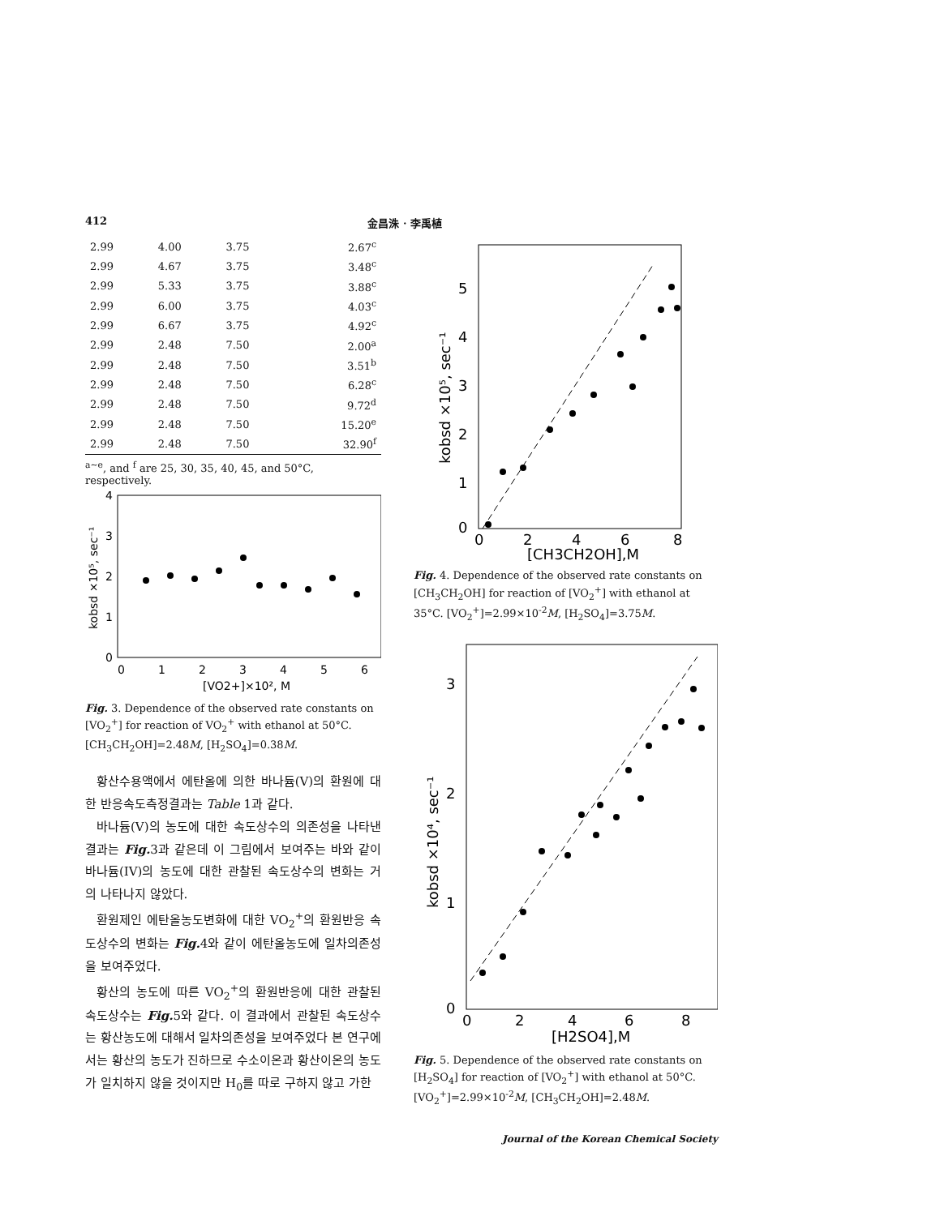412 金昌洙 · 李禹植
| 2.99 | 4.00 | 3.75 | 2.67<sup>c</sup> |
| 2.99 | 4.67 | 3.75 | 3.48<sup>c</sup> |
| 2.99 | 5.33 | 3.75 | 3.88<sup>c</sup> |
| 2.99 | 6.00 | 3.75 | 4.03<sup>c</sup> |
| 2.99 | 6.67 | 3.75 | 4.92<sup>c</sup> |
| 2.99 | 2.48 | 7.50 | 2.00<sup>a</sup> |
| 2.99 | 2.48 | 7.50 | 3.51<sup>b</sup> |
| 2.99 | 2.48 | 7.50 | 6.28<sup>c</sup> |
| 2.99 | 2.48 | 7.50 | 9.72<sup>d</sup> |
| 2.99 | 2.48 | 7.50 | 15.20<sup>e</sup> |
| 2.99 | 2.48 | 7.50 | 32.90<sup>f</sup> |
<sup>a~e</sup>, and <sup>f</sup> are 25, 30, 35, 40, 45, and 50°C, respectively.
4
3
2
1
0
0
1
2
3
4
5
6
[VO2+]×10², M
kobsd ×10⁵, sec⁻¹
Fig. 3. Dependence of the observed rate constants on [VO<sub>2</sub><sup>+</sup>] for reaction of VO<sub>2</sub><sup>+</sup> with ethanol at 50°C. [CH<sub>3</sub>CH<sub>2</sub>OH]=2.48M, [H<sub>2</sub>SO<sub>4</sub>]=0.38M.
황산수용액에서 에탄올에 의한 바나듐(V)의 환원에 대한 반응속도측정결과는 Table 1과 같다.
바나듐(V)의 농도에 대한 속도상수의 의존성을 나타낸 결과는 Fig. 3과 같은데 이 그림에서 보여주는 바와 같이 바나듐(IV)의 농도에 대한 관찰된 속도상수의 변화는 거의 나타나지 않았다.
환원제인 에탄올농도변화에 대한 VO<sub>2</sub><sup>+</sup>의 환원반응 속도상수의 변화는 Fig. 4와 같이 에탄올농도에 일차의존성을 보여주었다.
황산의 농도에 따른 VO<sub>2</sub><sup>+</sup>의 환원반응에 대한 관찰된 속도상수는 Fig. 5와 같다. 이 결과에서 관찰된 속도상수는 황산농도에 대해서 일차의존성을 보여주었다 본 연구에서는 황산의 농도가 진하므로 수소이온과 황산이온의 농도가 일치하지 않을 것이지만 H<sub>0</sub>를 따로 구하지 않고 가한
5
4
3
2
1
0
0
2
4
6
8
[CH3CH2OH],M
kobsd ×10⁵, sec⁻¹
Fig. 4. Dependence of the observed rate constants on [CH<sub>3</sub>CH<sub>2</sub>OH] for reaction of [VO<sub>2</sub><sup>+</sup>] with ethanol at 35°C. [VO<sub>2</sub><sup>+</sup>]=2.99×10<sup>-2</sup>M, [H<sub>2</sub>SO<sub>4</sub>]=3.75M.
3
2
1
0
0
2
4
6
8
[H2SO4],M
kobsd ×10⁴, sec⁻¹
Fig. 5. Dependence of the observed rate constants on [H<sub>2</sub>SO<sub>4</sub>] for reaction of [VO<sub>2</sub><sup>+</sup>] with ethanol at 50°C. [VO<sub>2</sub><sup>+</sup>]=2.99×10<sup>-2</sup>M, [CH<sub>3</sub>CH<sub>2</sub>OH]=2.48M.
Journal of the Korean Chemical Society